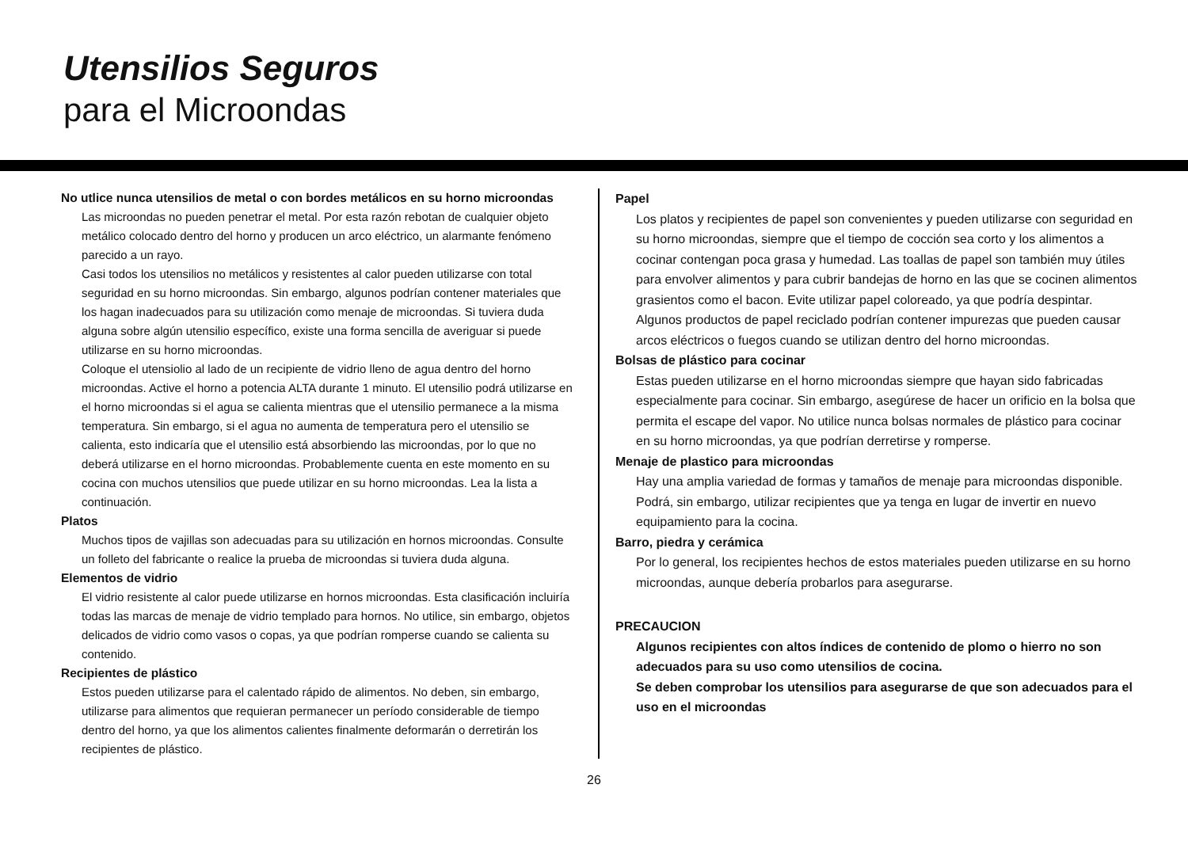Utensilios Seguros
para el Microondas
No utlice nunca utensilios de metal o con bordes metálicos en su horno microondas
Las microondas no pueden penetrar el metal. Por esta razón rebotan de cualquier objeto metálico colocado dentro del horno y producen un arco eléctrico, un alarmante fenómeno parecido a un rayo.
Casi todos los utensilios no metálicos y resistentes al calor pueden utilizarse con total seguridad en su horno microondas. Sin embargo, algunos podrían contener materiales que los hagan inadecuados para su utilización como menaje de microondas. Si tuviera duda alguna sobre algún utensilio específico, existe una forma sencilla de averiguar si puede utilizarse en su horno microondas.
Coloque el utensiolio al lado de un recipiente de vidrio lleno de agua dentro del horno microondas. Active el horno a potencia ALTA durante 1 minuto. El utensilio podrá utilizarse en el horno microondas si el agua se calienta mientras que el utensilio permanece a la misma temperatura. Sin embargo, si el agua no aumenta de temperatura pero el utensilio se calienta, esto indicaría que el utensilio está absorbiendo las microondas, por lo que no deberá utilizarse en el horno microondas. Probablemente cuenta en este momento en su cocina con muchos utensilios que puede utilizar en su horno microondas. Lea la lista a continuación.
Platos
Muchos tipos de vajillas son adecuadas para su utilización en hornos microondas. Consulte un folleto del fabricante o realice la prueba de microondas si tuviera duda alguna.
Elementos de vidrio
El vidrio resistente al calor puede utilizarse en hornos microondas. Esta clasificación incluiría todas las marcas de menaje de vidrio templado para hornos. No utilice, sin embargo, objetos delicados de vidrio como vasos o copas, ya que podrían romperse cuando se calienta su contenido.
Recipientes de plástico
Estos pueden utilizarse para el calentado rápido de alimentos. No deben, sin embargo, utilizarse para alimentos que requieran permanecer un período considerable de tiempo dentro del horno, ya que los alimentos calientes finalmente deformarán o derretirán los recipientes de plástico.
Papel
Los platos y recipientes de papel son convenientes y pueden utilizarse con seguridad en su horno microondas, siempre que el tiempo de cocción sea corto y los alimentos a cocinar contengan poca grasa y humedad. Las toallas de papel son también muy útiles para envolver alimentos y para cubrir bandejas de horno en las que se cocinen alimentos grasientos como el bacon. Evite utilizar papel coloreado, ya que podría despintar. Algunos productos de papel reciclado podrían contener impurezas que pueden causar arcos eléctricos o fuegos cuando se utilizan dentro del horno microondas.
Bolsas de plástico para cocinar
Estas pueden utilizarse en el horno microondas siempre que hayan sido fabricadas especialmente para cocinar. Sin embargo, asegúrese de hacer un orificio en la bolsa que permita el escape del vapor. No utilice nunca bolsas normales de plástico para cocinar en su horno microondas, ya que podrían derretirse y romperse.
Menaje de plastico para microondas
Hay una amplia variedad de formas y tamaños de menaje para microondas disponible. Podrá, sin embargo, utilizar recipientes que ya tenga en lugar de invertir en nuevo equipamiento para la cocina.
Barro, piedra y cerámica
Por lo general, los recipientes hechos de estos materiales pueden utilizarse en su horno microondas, aunque debería probarlos para asegurarse.
PRECAUCION
Algunos recipientes con altos índices de contenido de plomo o hierro no son adecuados para su uso como utensilios de cocina.
Se deben comprobar los utensilios para asegurarse de que son adecuados para el uso en el microondas
26